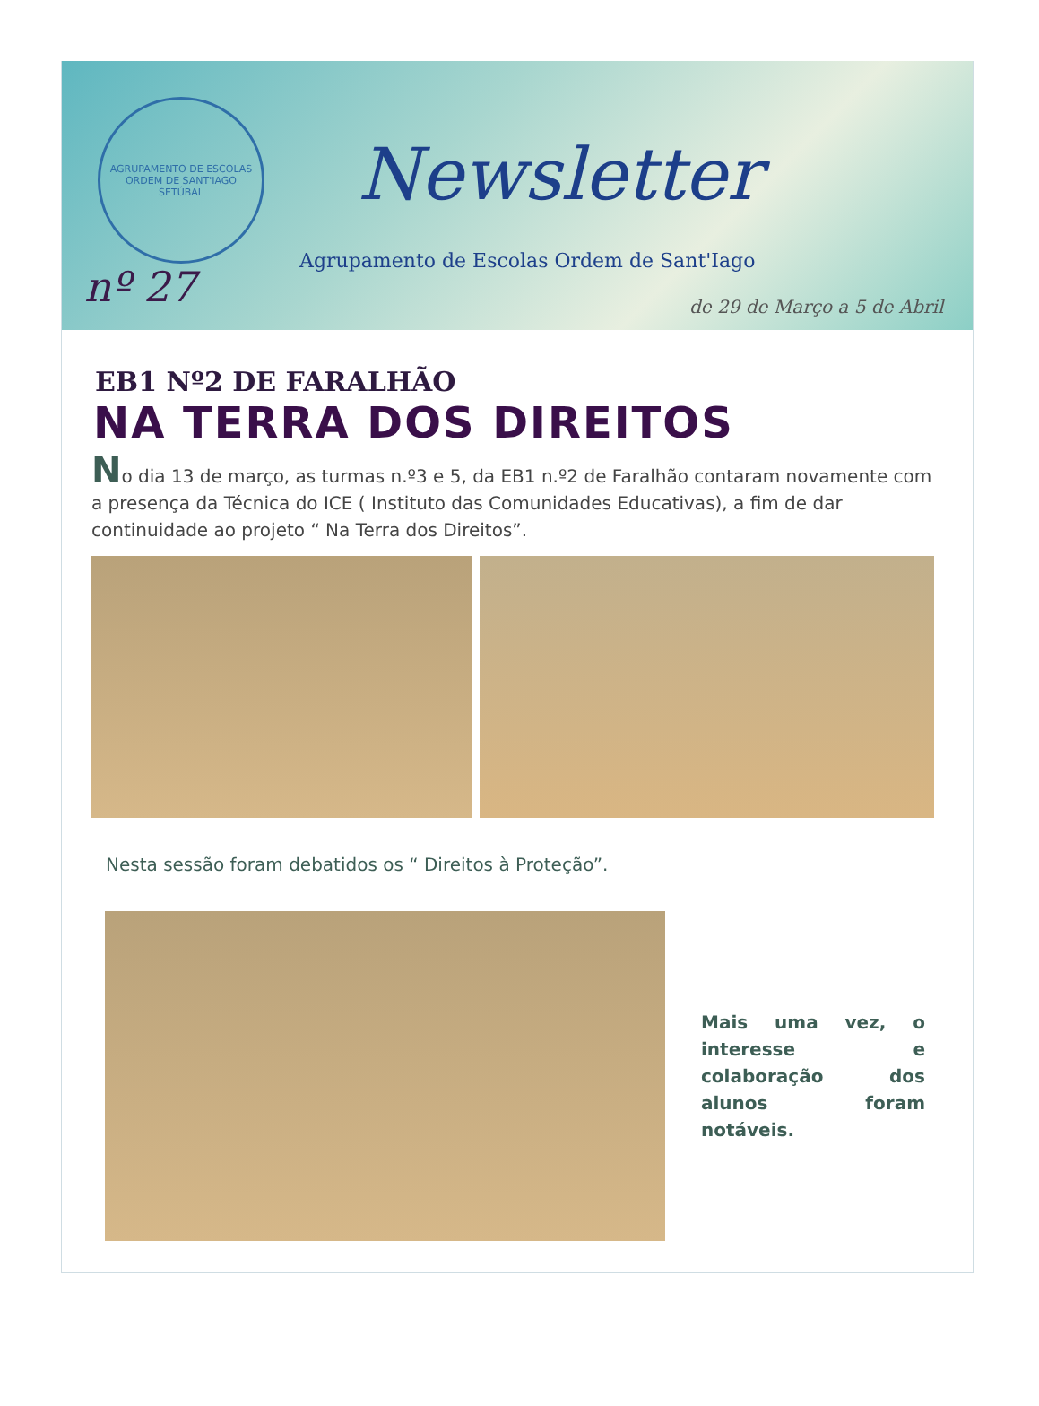AGRUPAMENTO DE ESCOLAS ORDEM DE SANT'IAGO
SETÚBAL
Newsletter
Agrupamento de Escolas Ordem de Sant'Iago
nº 27 de 29 de Março a 5 de Abril
EB1 Nº2 DE FARALHÃO
NA TERRA DOS DIREITOS
No dia 13 de março, as turmas n.º3 e 5, da EB1 n.º2 de Faralhão contaram novamente com a presença da Técnica do ICE ( Instituto das Comunidades Educativas), a fim de dar continuidade ao projeto “ Na Terra dos Direitos”.
Nesta sessão foram debatidos os “ Direitos à Proteção”.
Mais uma vez, o interesse e colaboração dos alunos foram notáveis.